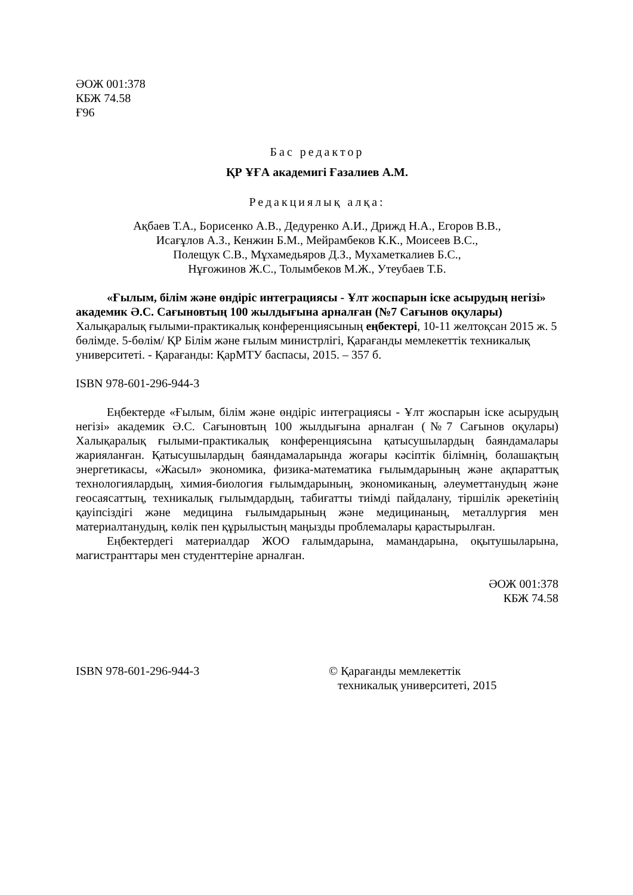ӘОЖ 001:378
КБЖ 74.58
Ғ96
Бас редактор
ҚР ҰҒА академигі Ғазалиев А.М.
Редакциялық алқа:
Ақбаев Т.А., Борисенко А.В., Дедуренко А.И., Дрижд Н.А., Егоров В.В.,
Исағұлов А.З., Кенжин Б.М., Мейрамбеков К.К., Моисеев В.С.,
Полещук С.В., Мұхамедьяров Д.З., Мухаметкалиев Б.С.,
Нұғожинов Ж.С., Толымбеков М.Ж., Утеубаев Т.Б.
«Ғылым, білім және өндіріс интеграциясы - Ұлт жоспарын іске асырудың негізі» академик Ә.С. Сағыновтың 100 жылдығына арналған (№7 Сағынов оқулары) Халықаралық ғылыми-практикалық конференциясының еңбектері, 10-11 желтоқсан 2015 ж. 5 бөлімде. 5-бөлім/ ҚР Білім және ғылым министрлігі, Қарағанды мемлекеттік техникалық университеті. - Қарағанды: ҚарМТУ баспасы, 2015. – 357 б.
ISBN 978-601-296-944-3
Еңбектерде «Ғылым, білім және өндіріс интеграциясы - Ұлт жоспарын іске асырудың негізі» академик Ә.С. Сағыновтың 100 жылдығына арналған (№7 Сағынов оқулары) Халықаралық ғылыми-практикалық конференциясына қатысушылардың баяндамалары жарияланған. Қатысушылардың баяндамаларында жоғары кәсіптік білімнің, болашақтың энергетикасы, «Жасыл» экономика, физика-математика ғылымдарының және ақпараттық технологиялардың, химия-биология ғылымдарының, экономиканың, әлеуметтанудың және геосаясаттың, техникалық ғылымдардың, табиғатты тиімді пайдалану, тіршілік әрекетінің қауіпсіздігі және медицина ғылымдарының және медицинаның, металлургия мен материалтанудың, көлік пен құрылыстың маңызды проблемалары қарастырылған.
Еңбектердегі материалдар ЖОО ғалымдарына, мамандарына, оқытушыларына, магистранттары мен студенттеріне арналған.
ӘОЖ 001:378
КБЖ 74.58
ISBN 978-601-296-944-3 © Қарағанды мемлекеттік
техникалық университеті, 2015